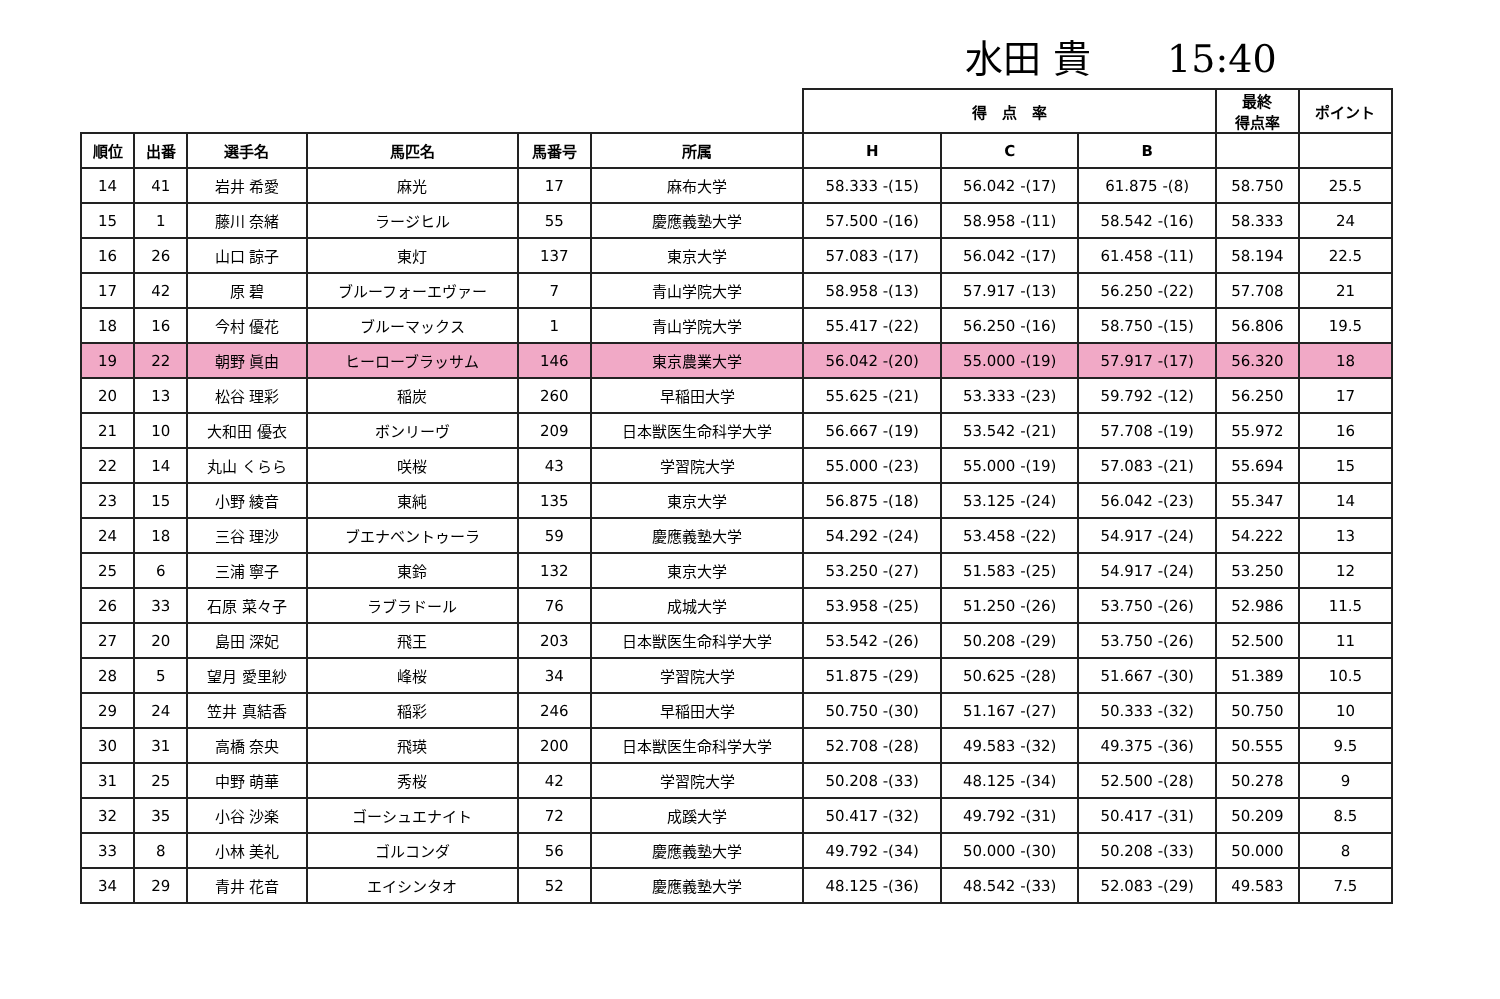水田 貴　　15:40
| | | | | | | 得 点 率 | | | 最終 得点率 | ポイント |
| --- | --- | --- | --- | --- | --- | --- | --- | --- | --- | --- |
| 順位 | 出番 | 選手名 | 馬匹名 | 馬番号 | 所属 | H | C | B | | |
| 14 | 41 | 岩井 希愛 | 麻光 | 17 | 麻布大学 | 58.333 -(15) | 56.042 -(17) | 61.875 -(8) | 58.750 | 25.5 |
| 15 | 1 | 藤川 奈緒 | ラージヒル | 55 | 慶應義塾大学 | 57.500 -(16) | 58.958 -(11) | 58.542 -(16) | 58.333 | 24 |
| 16 | 26 | 山口 諒子 | 東灯 | 137 | 東京大学 | 57.083 -(17) | 56.042 -(17) | 61.458 -(11) | 58.194 | 22.5 |
| 17 | 42 | 原 碧 | ブルーフォーエヴァー | 7 | 青山学院大学 | 58.958 -(13) | 57.917 -(13) | 56.250 -(22) | 57.708 | 21 |
| 18 | 16 | 今村 優花 | ブルーマックス | 1 | 青山学院大学 | 55.417 -(22) | 56.250 -(16) | 58.750 -(15) | 56.806 | 19.5 |
| 19 | 22 | 朝野 眞由 | ヒーローブラッサム | 146 | 東京農業大学 | 56.042 -(20) | 55.000 -(19) | 57.917 -(17) | 56.320 | 18 |
| 20 | 13 | 松谷 理彩 | 稲炭 | 260 | 早稲田大学 | 55.625 -(21) | 53.333 -(23) | 59.792 -(12) | 56.250 | 17 |
| 21 | 10 | 大和田 優衣 | ボンリーヴ | 209 | 日本獣医生命科学大学 | 56.667 -(19) | 53.542 -(21) | 57.708 -(19) | 55.972 | 16 |
| 22 | 14 | 丸山 くらら | 咲桜 | 43 | 学習院大学 | 55.000 -(23) | 55.000 -(19) | 57.083 -(21) | 55.694 | 15 |
| 23 | 15 | 小野 綾音 | 東純 | 135 | 東京大学 | 56.875 -(18) | 53.125 -(24) | 56.042 -(23) | 55.347 | 14 |
| 24 | 18 | 三谷 理沙 | ブエナベントゥーラ | 59 | 慶應義塾大学 | 54.292 -(24) | 53.458 -(22) | 54.917 -(24) | 54.222 | 13 |
| 25 | 6 | 三浦 寧子 | 東鈴 | 132 | 東京大学 | 53.250 -(27) | 51.583 -(25) | 54.917 -(24) | 53.250 | 12 |
| 26 | 33 | 石原 菜々子 | ラブラドール | 76 | 成城大学 | 53.958 -(25) | 51.250 -(26) | 53.750 -(26) | 52.986 | 11.5 |
| 27 | 20 | 島田 深妃 | 飛王 | 203 | 日本獣医生命科学大学 | 53.542 -(26) | 50.208 -(29) | 53.750 -(26) | 52.500 | 11 |
| 28 | 5 | 望月 愛里紗 | 峰桜 | 34 | 学習院大学 | 51.875 -(29) | 50.625 -(28) | 51.667 -(30) | 51.389 | 10.5 |
| 29 | 24 | 笠井 真結香 | 稲彩 | 246 | 早稲田大学 | 50.750 -(30) | 51.167 -(27) | 50.333 -(32) | 50.750 | 10 |
| 30 | 31 | 高橋 奈央 | 飛瑛 | 200 | 日本獣医生命科学大学 | 52.708 -(28) | 49.583 -(32) | 49.375 -(36) | 50.555 | 9.5 |
| 31 | 25 | 中野 萌華 | 秀桜 | 42 | 学習院大学 | 50.208 -(33) | 48.125 -(34) | 52.500 -(28) | 50.278 | 9 |
| 32 | 35 | 小谷 沙楽 | ゴーシュエナイト | 72 | 成蹊大学 | 50.417 -(32) | 49.792 -(31) | 50.417 -(31) | 50.209 | 8.5 |
| 33 | 8 | 小林 美礼 | ゴルコンダ | 56 | 慶應義塾大学 | 49.792 -(34) | 50.000 -(30) | 50.208 -(33) | 50.000 | 8 |
| 34 | 29 | 青井 花音 | エイシンタオ | 52 | 慶應義塾大学 | 48.125 -(36) | 48.542 -(33) | 52.083 -(29) | 49.583 | 7.5 |